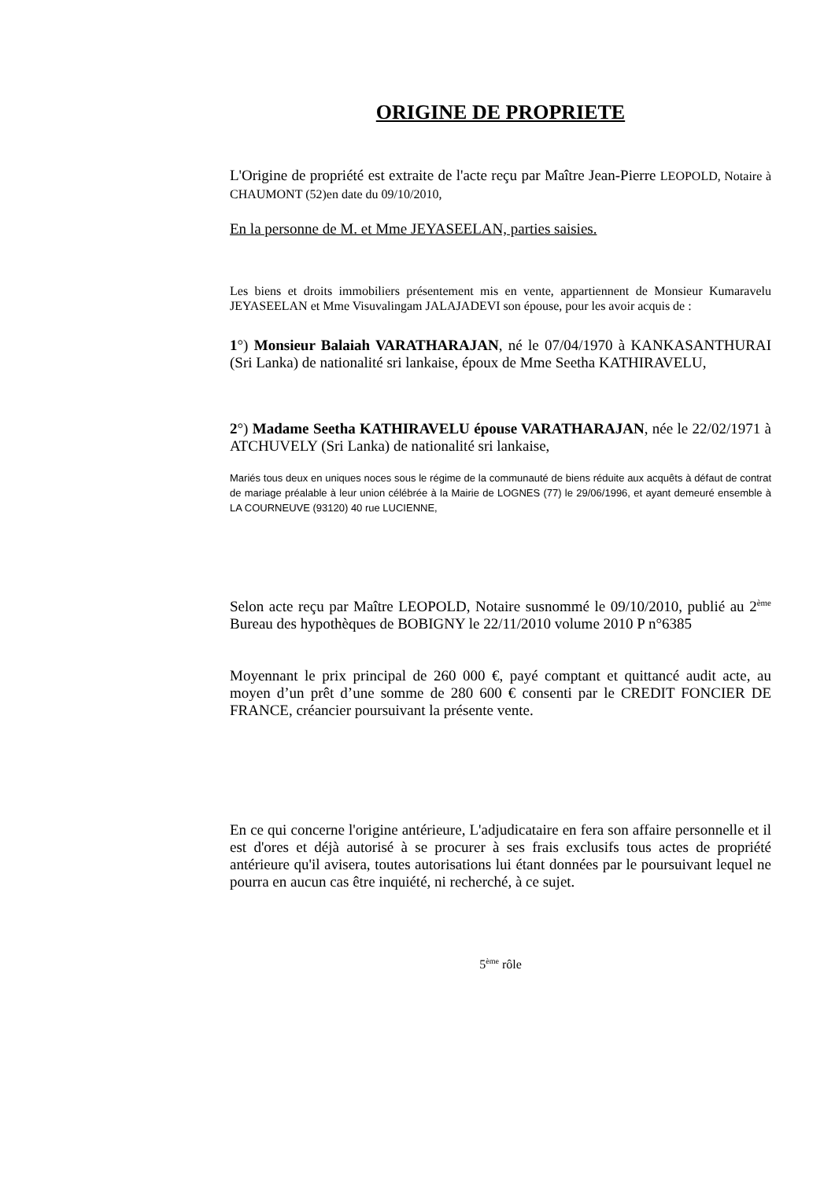ORIGINE DE PROPRIETE
L'Origine de propriété est extraite de l'acte reçu par Maître Jean-Pierre LEOPOLD, Notaire à CHAUMONT (52)en date du 09/10/2010,
En la personne de M. et Mme JEYASEELAN, parties saisies.
Les biens et droits immobiliers présentement mis en vente, appartiennent de Monsieur Kumaravelu JEYASEELAN et Mme Visuvalingam JALAJADEVI son épouse, pour les avoir acquis de :
1°) Monsieur Balaiah VARATHARAJAN, né le 07/04/1970 à KANKASANTHURAI (Sri Lanka) de nationalité sri lankaise, époux de Mme Seetha KATHIRAVELU,
2°) Madame Seetha KATHIRAVELU épouse VARATHARAJAN, née le 22/02/1971 à ATCHUVELY (Sri Lanka) de nationalité sri lankaise,
Mariés tous deux en uniques noces sous le régime de la communauté de biens réduite aux acquêts à défaut de contrat de mariage préalable à leur union célébrée à la Mairie de LOGNES (77) le 29/06/1996, et ayant demeuré ensemble à LA COURNEUVE (93120) 40 rue LUCIENNE,
Selon acte reçu par Maître LEOPOLD, Notaire susnommé le 09/10/2010, publié au 2<sup>ème</sup> Bureau des hypothèques de BOBIGNY le 22/11/2010 volume 2010 P n°6385
Moyennant le prix principal de 260 000 €, payé comptant et quittancé audit acte, au moyen d’un prêt d’une somme de 280 600 € consenti par le CREDIT FONCIER DE FRANCE, créancier poursuivant la présente vente.
En ce qui concerne l'origine antérieure, L'adjudicataire en fera son affaire personnelle et il est d'ores et déjà autorisé à se procurer à ses frais exclusifs tous actes de propriété antérieure qu'il avisera, toutes autorisations lui étant données par le poursuivant lequel ne pourra en aucun cas être inquiété, ni recherché, à ce sujet.
5<sup>ème</sup> rôle